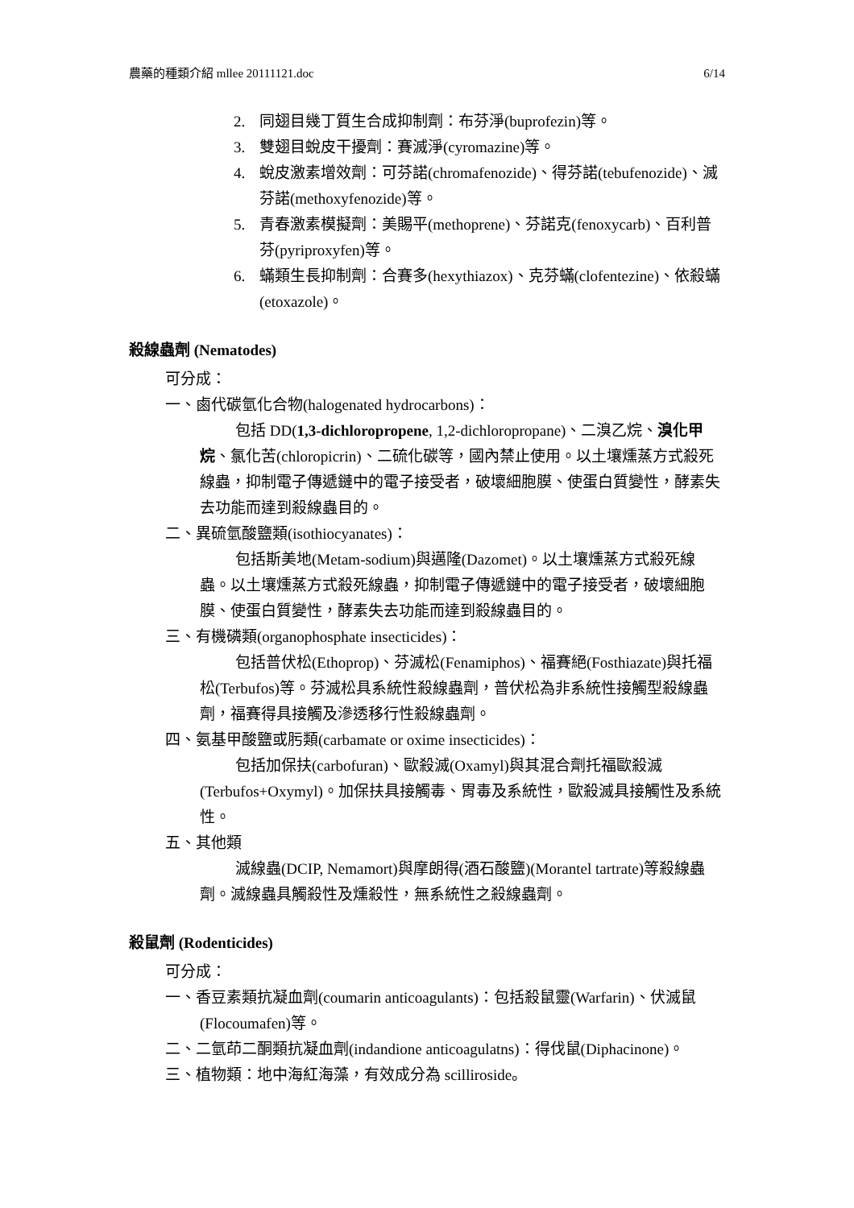農藥的種類介紹 mllee 20111121.doc 6/14
2. 同翅目幾丁質生合成抑制劑：布芬淨(buprofezin)等。
3. 雙翅目蛻皮干擾劑：賽滅淨(cyromazine)等。
4. 蛻皮激素增效劑：可芬諾(chromafenozide)、得芬諾(tebufenozide)、滅芬諾(methoxyfenozide)等。
5. 青春激素模擬劑：美賜平(methoprene)、芬諾克(fenoxycarb)、百利普芬(pyriproxyfen)等。
6. 蟎類生長抑制劑：合賽多(hexythiazox)、克芬蟎(clofentezine)、依殺蟎(etoxazole)。
殺線蟲劑 (Nematodes)
可分成：
一、鹵代碳氫化合物(halogenated hydrocarbons)：
包括 DD(1,3-dichloropropene, 1,2-dichloropropane)、二溴乙烷、溴化甲烷、氯化苦(chloropicrin)、二硫化碳等，國內禁止使用。以土壤燻蒸方式殺死線蟲，抑制電子傳遞鏈中的電子接受者，破壞細胞膜、使蛋白質變性，酵素失去功能而達到殺線蟲目的。
二、異硫氫酸鹽類(isothiocyanates)：
包括斯美地(Metam-sodium)與邁隆(Dazomet)。以土壤燻蒸方式殺死線蟲。以土壤燻蒸方式殺死線蟲，抑制電子傳遞鏈中的電子接受者，破壞細胞膜、使蛋白質變性，酵素失去功能而達到殺線蟲目的。
三、有機磷類(organophosphate insecticides)：
包括普伏松(Ethoprop)、芬滅松(Fenamiphos)、福賽絕(Fosthiazate)與托福松(Terbufos)等。芬滅松具系統性殺線蟲劑，普伏松為非系統性接觸型殺線蟲劑，福賽得具接觸及滲透移行性殺線蟲劑。
四、氨基甲酸鹽或肟類(carbamate or oxime insecticides)：
包括加保扶(carbofuran)、歐殺滅(Oxamyl)與其混合劑托福歐殺滅(Terbufos+Oxymyl)。加保扶具接觸毒、胃毒及系統性，歐殺滅具接觸性及系統性。
五、其他類
滅線蟲(DCIP, Nemamort)與摩朗得(酒石酸鹽)(Morantel tartrate)等殺線蟲劑。滅線蟲具觸殺性及燻殺性，無系統性之殺線蟲劑。
殺鼠劑 (Rodenticides)
可分成：
一、香豆素類抗凝血劑(coumarin anticoagulants)：包括殺鼠靈(Warfarin)、伏滅鼠(Flocoumafen)等。
二、二氫茚二酮類抗凝血劑(indandione anticoagulatns)：得伐鼠(Diphacinone)。
三、植物類：地中海紅海藻，有效成分為 scilliroside。